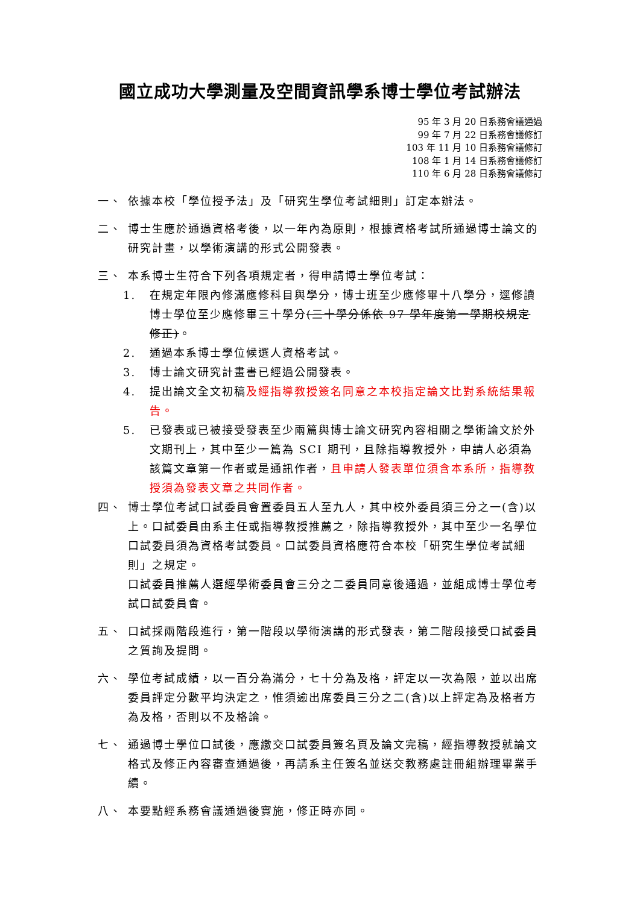國立成功大學測量及空間資訊學系博士學位考試辦法
95 年 3 月 20 日系務會議通過
99 年 7 月 22 日系務會議修訂
103 年 11 月 10 日系務會議修訂
108 年 1 月 14 日系務會議修訂
110 年 6 月 28 日系務會議修訂
一、 依據本校「學位授予法」及「研究生學位考試細則」訂定本辦法。
二、 博士生應於通過資格考後，以一年內為原則，根據資格考試所通過博士論文的研究計畫，以學術演講的形式公開發表。
三、 本系博士生符合下列各項規定者，得申請博士學位考試：
1. 在規定年限內修滿應修科目與學分，博士班至少應修畢十八學分，逕修讀博士學位至少應修畢三十學分(三十學分係依 97 學年度第一學期校規定修正)。
2. 通過本系博士學位候選人資格考試。
3. 博士論文研究計畫書已經過公開發表。
4. 提出論文全文初稿及經指導教授簽名同意之本校指定論文比對系統結果報告。
5. 已發表或已被接受發表至少兩篇與博士論文研究內容相關之學術論文於外文期刊上，其中至少一篇為 SCI 期刊，且除指導教授外，申請人必須為該篇文章第一作者或是通訊作者，且申請人發表單位須含本系所，指導教授須為發表文章之共同作者。
四、 博士學位考試口試委員會置委員五人至九人，其中校外委員須三分之一(含)以上。口試委員由系主任或指導教授推薦之，除指導教授外，其中至少一名學位口試委員須為資格考試委員。口試委員資格應符合本校「研究生學位考試細則」之規定。
口試委員推薦人選經學術委員會三分之二委員同意後通過，並組成博士學位考試口試委員會。
五、 口試採兩階段進行，第一階段以學術演講的形式發表，第二階段接受口試委員之質詢及提問。
六、 學位考試成績，以一百分為滿分，七十分為及格，評定以一次為限，並以出席委員評定分數平均決定之，惟須逾出席委員三分之二(含)以上評定為及格者方為及格，否則以不及格論。
七、 通過博士學位口試後，應繳交口試委員簽名頁及論文完稿，經指導教授就論文格式及修正內容審查通過後，再請系主任簽名並送交教務處註冊組辦理畢業手續。
八、 本要點經系務會議通過後實施，修正時亦同。